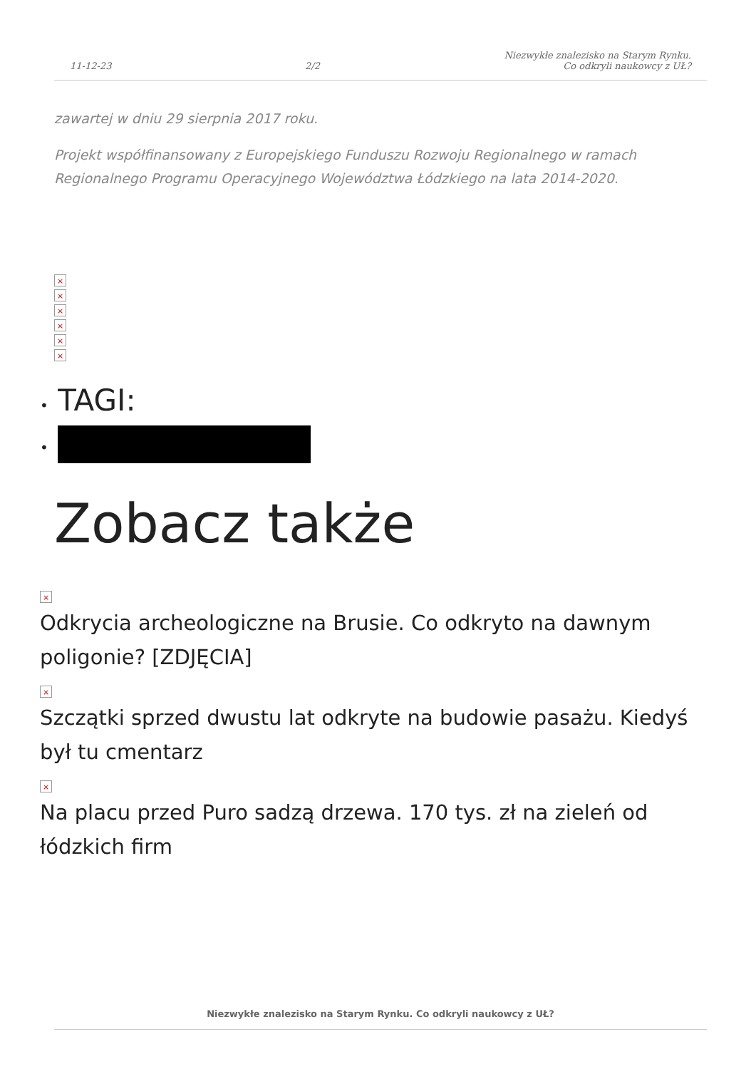11-12-23
2/2
Niezwykłe znalezisko na Starym Rynku.
Co odkryli naukowcy z UŁ?
zawartej w dniu 29 sierpnia 2017 roku.
Projekt współfinansowany z Europejskiego Funduszu Rozwoju Regionalnego w ramach Regionalnego Programu Operacyjnego Województwa Łódzkiego na lata 2014-2020.
×
×
×
×
×
×
• TAGI:
•
Zobacz także
×
Odkrycia archeologiczne na Brusie. Co odkryto na dawnym poligonie? [ZDJĘCIA]
×
Szczątki sprzed dwustu lat odkryte na budowie pasażu. Kiedyś był tu cmentarz
×
Na placu przed Puro sadzą drzewa. 170 tys. zł na zieleń od łódzkich firm
Niezwykłe znalezisko na Starym Rynku. Co odkryli naukowcy z UŁ?